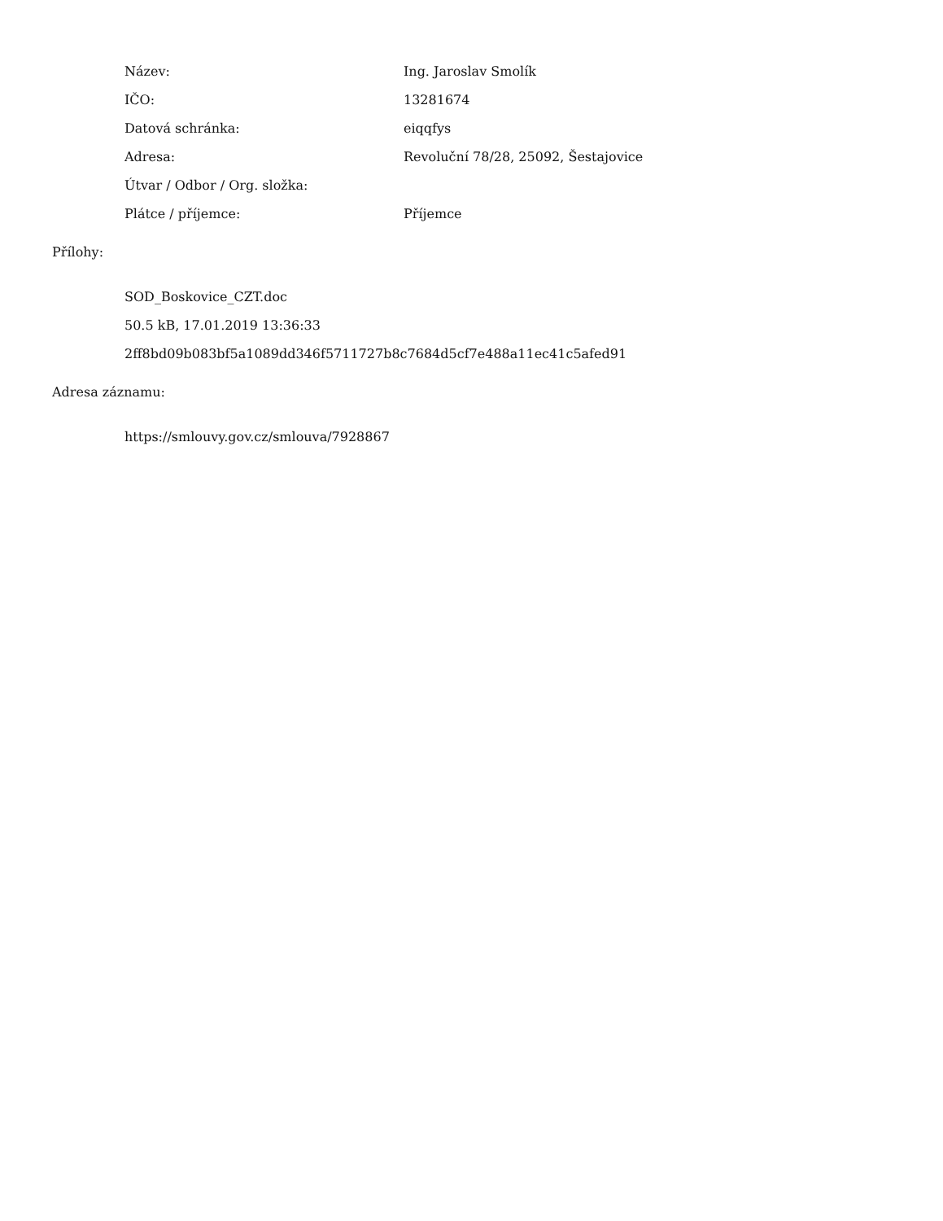| Název: | Ing. Jaroslav Smolík |
| IČO: | 13281674 |
| Datová schránka: | eiqqfys |
| Adresa: | Revoluční 78/28, 25092, Šestajovice |
| Útvar / Odbor / Org. složka: | |
| Plátce / příjemce: | Příjemce |
Přílohy:
SOD_Boskovice_CZT.doc
50.5 kB, 17.01.2019 13:36:33
2ff8bd09b083bf5a1089dd346f5711727b8c7684d5cf7e488a11ec41c5afed91
Adresa záznamu:
https://smlouvy.gov.cz/smlouva/7928867